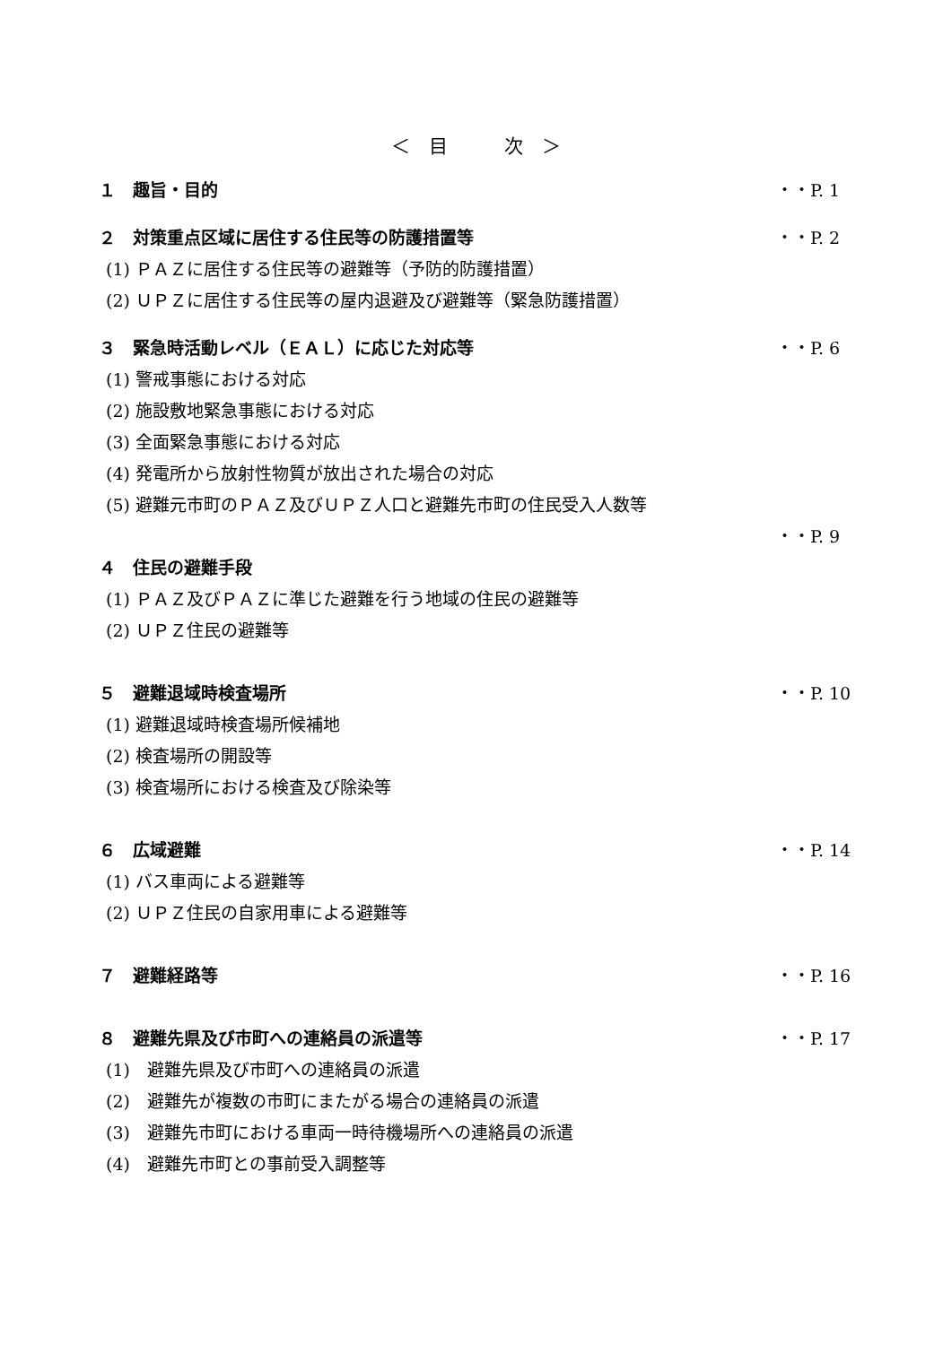＜　目　　　次　＞
１　趣旨・目的 ・・P. 1
２　対策重点区域に居住する住民等の防護措置等 ・・P. 2
(1) ＰＡＺに居住する住民等の避難等（予防的防護措置）
(2) ＵＰＺに居住する住民等の屋内退避及び避難等（緊急防護措置）
３　緊急時活動レベル（ＥＡＬ）に応じた対応等 ・・P. 6
(1) 警戒事態における対応
(2) 施設敷地緊急事態における対応
(3) 全面緊急事態における対応
(4) 発電所から放射性物質が放出された場合の対応
(5) 避難元市町のＰＡＺ及びＵＰＺ人口と避難先市町の住民受入人数等
・・P. 9
４　住民の避難手段
(1) ＰＡＺ及びＰＡＺに準じた避難を行う地域の住民の避難等
(2) ＵＰＺ住民の避難等
５　避難退域時検査場所 ・・P. 10
(1) 避難退域時検査場所候補地
(2) 検査場所の開設等
(3) 検査場所における検査及び除染等
６　広域避難 ・・P. 14
(1) バス車両による避難等
(2) ＵＰＺ住民の自家用車による避難等
７　避難経路等 ・・P. 16
８　避難先県及び市町への連絡員の派遣等 ・・P. 17
(1)　避難先県及び市町への連絡員の派遣
(2)　避難先が複数の市町にまたがる場合の連絡員の派遣
(3)　避難先市町における車両一時待機場所への連絡員の派遣
(4)　避難先市町との事前受入調整等